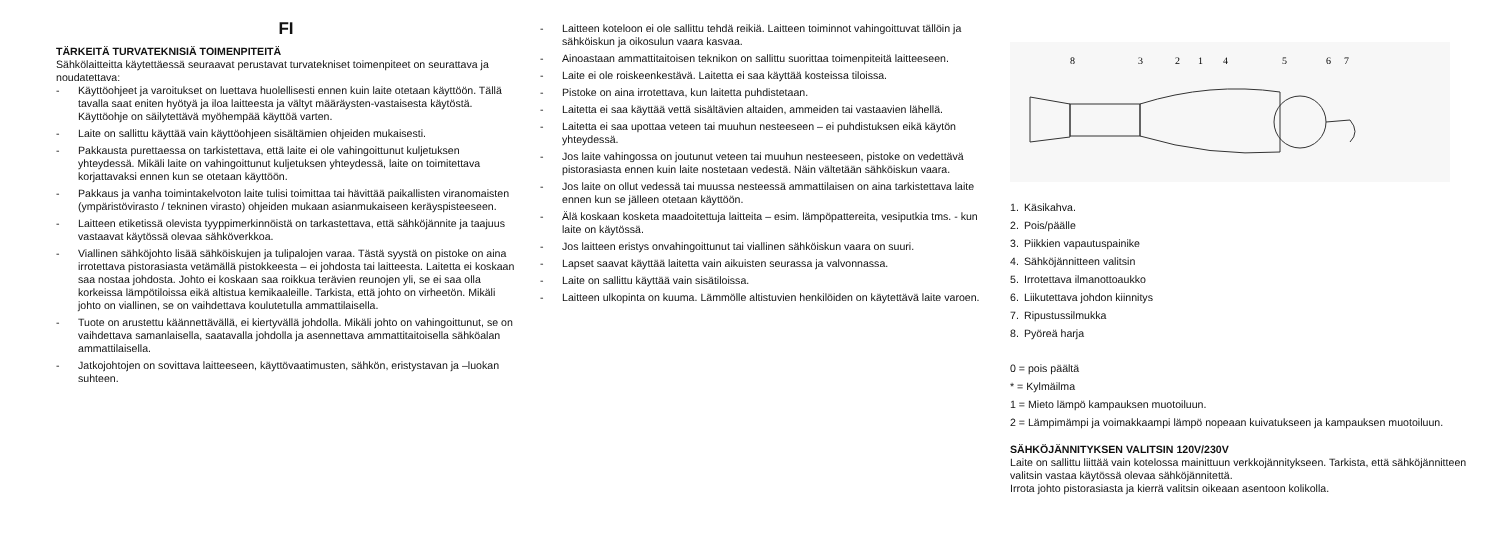FI
TÄRKEITÄ TURVATEKNISIÄ TOIMENPITEITÄ
Sähkölaitteitta käytettäessä seuraavat perustavat turvatekniset toimenpiteet on seurattava ja noudatettava:
- Käyttöohjeet ja varoitukset on luettava huolellisesti ennen kuin laite otetaan käyttöön. Tällä tavalla saat eniten hyötyä ja iloa laitteesta ja vältyt määräysten-vastaisesta käytöstä. Käyttöohje on säilytettävä myöhempää käyttöä varten.
- Laite on sallittu käyttää vain käyttöohjeen sisältämien ohjeiden mukaisesti.
- Pakkausta purettaessa on tarkistettava, että laite ei ole vahingoittunut kuljetuksen yhteydessä. Mikäli laite on vahingoittunut kuljetuksen yhteydessä, laite on toimitettava korjattavaksi ennen kun se otetaan käyttöön.
- Pakkaus ja vanha toimintakelvoton laite tulisi toimittaa tai hävittää paikallisten viranomaisten (ympäristövirasto / tekninen virasto) ohjeiden mukaan asianmukaiseen keräyspisteeseen.
- Laitteen etiketissä olevista tyyppimerkinnöistä on tarkastettava, että sähköjännite ja taajuus vastaavat käytössä olevaa sähköverkkoa.
- Viallinen sähköjohto lisää sähköiskujen ja tulipalojen varaa. Tästä syystä on pistoke on aina irrotettava pistorasiasta vetämällä pistokkeesta – ei johdosta tai laitteesta. Laitetta ei koskaan saa nostaa johdosta. Johto ei koskaan saa roikkua terävien reunojen yli, se ei saa olla korkeissa lämpötiloissa eikä altistua kemikaaleille. Tarkista, että johto on virheetön. Mikäli johto on viallinen, se on vaihdettava koulutetulla ammattilaisella.
- Tuote on arustettu käännettävällä, ei kiertyvällä johdolla. Mikäli johto on vahingoittunut, se on vaihdettava samanlaisella, saatavalla johdolla ja asennettava ammattitaitoisella sähköalan ammattilaisella.
- Jatkojohtojen on sovittava laitteeseen, käyttövaatimusten, sähkön, eristystavan ja –luokan suhteen.
- Laitteen koteloon ei ole sallittu tehdä reikiä. Laitteen toiminnot vahingoittuvat tällöin ja sähköiskun ja oikosulun vaara kasvaa.
- Ainoastaan ammattitaitoisen teknikon on sallittu suorittaa toimenpiteitä laitteeseen.
- Laite ei ole roiskeenkestävä. Laitetta ei saa käyttää kosteissa tiloissa.
- Pistoke on aina irrotettava, kun laitetta puhdistetaan.
- Laitetta ei saa käyttää vettä sisältävien altaiden, ammeiden tai vastaavien lähellä.
- Laitetta ei saa upottaa veteen tai muuhun nesteeseen – ei puhdistuksen eikä käytön yhteydessä.
- Jos laite vahingossa on joutunut veteen tai muuhun nesteeseen, pistoke on vedettävä pistorasiasta ennen kuin laite nostetaan vedestä. Näin vältetään sähköiskun vaara.
- Jos laite on ollut vedessä tai muussa nesteessä ammattilaisen on aina tarkistettava laite ennen kun se jälleen otetaan käyttöön.
- Älä koskaan kosketa maadoitettuja laitteita – esim. lämpöpattereita, vesiputkia tms. - kun laite on käytössä.
- Jos laitteen eristys onvahingoittunut tai viallinen sähköiskun vaara on suuri.
- Lapset saavat käyttää laitetta vain aikuisten seurassa ja valvonnassa.
- Laite on sallittu käyttää vain sisätiloissa.
- Laitteen ulkopinta on kuuma. Lämmölle altistuvien henkilöiden on käytettävä laite varoen.
8
3
2
1
4
5
6
7
1. Käsikahva.
2. Pois/päälle
3. Piikkien vapautuspainike
4. Sähköjännitteen valitsin
5. Irrotettava ilmanottoaukko
6. Liikutettava johdon kiinnitys
7. Ripustussilmukka
8. Pyöreä harja
0 = pois päältä
* = Kylmäilma
1 = Mieto lämpö kampauksen muotoiluun.
2 = Lämpimämpi ja voimakkaampi lämpö nopeaan kuivatukseen ja kampauksen muotoiluun.
SÄHKÖJÄNNITYKSEN VALITSIN 120V/230V
Laite on sallittu liittää vain kotelossa mainittuun verkkojännitykseen. Tarkista, että sähköjännitteen valitsin vastaa käytössä olevaa sähköjännitettä.
Irrota johto pistorasiasta ja kierrä valitsin oikeaan asentoon kolikolla.